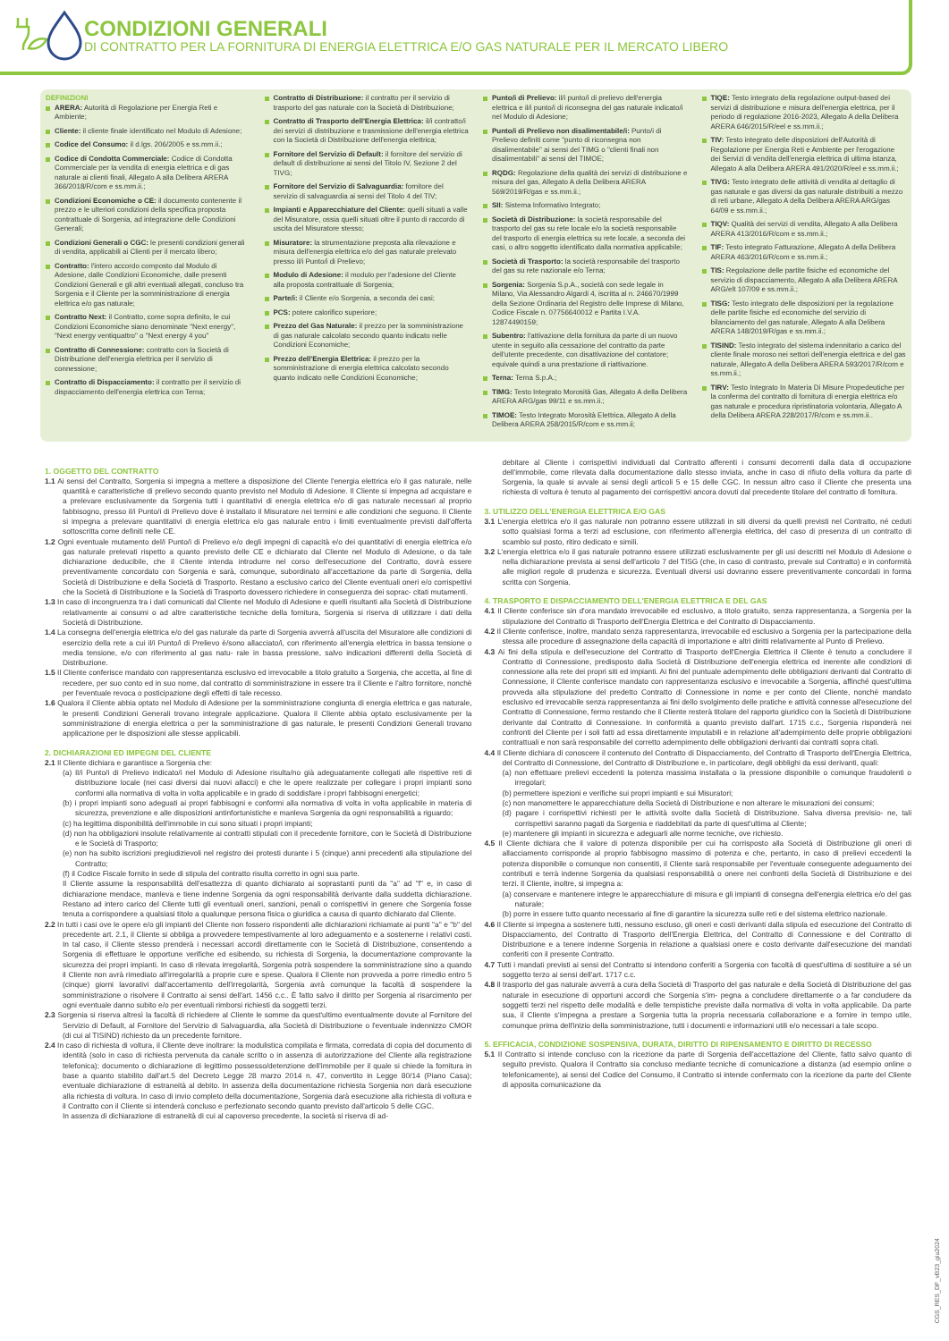CONDIZIONI GENERALI
DI CONTRATTO PER LA FORNITURA DI ENERGIA ELETTRICA E/O GAS NATURALE PER IL MERCATO LIBERO
DEFINIZIONI
ARERA: Autorità di Regolazione per Energia Reti e Ambiente;
Cliente: il cliente finale identificato nel Modulo di Adesione;
Codice del Consumo: il d.lgs. 206/2005 e ss.mm.ii.;
Codice di Condotta Commerciale: Codice di Condotta Commerciale per la vendita di energia elettrica e di gas naturale ai clienti finali, Allegato A alla Delibera ARERA 366/2018/R/com e ss.mm.ii.;
Condizioni Economiche o CE: il documento contenente il prezzo e le ulteriori condizioni della specifica proposta contrattuale di Sorgenia, ad integrazione delle Condizioni Generali;
Condizioni Generali o CGC: le presenti condizioni generali di vendita, applicabili ai Clienti per il mercato libero;
Contratto: l'intero accordo composto dal Modulo di Adesione, dalle Condizioni Economiche, dalle presenti Condizioni Generali e gli altri eventuali allegati, concluso tra Sorgenia e il Cliente per la somministrazione di energia elettrica e/o gas naturale;
Contratto Next: il Contratto, come sopra definito, le cui Condizioni Economiche siano denominate "Next energy", "Next energy ventiquattro" o "Next energy 4 you"
Contratto di Connessione: contratto con la Società di Distribuzione dell'energia elettrica per il servizio di connessione;
Contratto di Dispacciamento: il contratto per il servizio di dispacciamento dell'energia elettrica con Terna;
Contratto di Distribuzione: il contratto per il servizio di trasporto del gas naturale con la Società di Distribuzione;
Contratto di Trasporto dell'Energia Elettrica: il/i contratto/i dei servizi di distribuzione e trasmissione dell'energia elettrica con la Società di Distribuzione dell'energia elettrica;
Fornitore del Servizio di Default: il fornitore del servizio di default di distribuzione ai sensi del Titolo IV, Sezione 2 del TIVG;
Fornitore del Servizio di Salvaguardia: fornitore del servizio di salvaguardia ai sensi del Titolo 4 del TIV;
Impianti e Apparecchiature del Cliente: quelli situati a valle del Misuratore, ossia quelli situati oltre il punto di raccordo di uscita del Misuratore stesso;
Misuratore: la strumentazione preposta alla rilevazione e misura dell'energia elettrica e/o del gas naturale prelevato presso il/i Punto/i di Prelievo;
Modulo di Adesione: il modulo per l'adesione del Cliente alla proposta contrattuale di Sorgenia;
Parte/i: il Cliente e/o Sorgenia, a seconda dei casi;
PCS: potere calorifico superiore;
Prezzo del Gas Naturale: il prezzo per la somministrazione di gas naturale calcolato secondo quanto indicato nelle Condizioni Economiche;
Prezzo dell'Energia Elettrica: il prezzo per la somministrazione di energia elettrica calcolato secondo quanto indicato nelle Condizioni Economiche;
Punto/i di Prelievo: il/i punto/i di prelievo dell'energia elettrica e il/i punto/i di riconsegna del gas naturale indicato/i nel Modulo di Adesione;
Punto/i di Prelievo non disalimentabile/i: Punto/i di Prelievo definiti come "punto di riconsegna non disalimentabile" ai sensi del TIMG o "clienti finali non disalimentabili" ai sensi del TIMOE;
RQDG: Regolazione della qualità dei servizi di distribuzione e misura del gas, Allegato A della Delibera ARERA 569/2019/R/gas e ss.mm.ii.;
SII: Sistema Informativo Integrato;
Società di Distribuzione: la società responsabile del trasporto del gas su rete locale e/o la società responsabile del trasporto di energia elettrica su rete locale, a seconda dei casi, o altro soggetto identificato dalla normativa applicabile;
Società di Trasporto: la società responsabile del trasporto del gas su rete nazionale e/o Terna;
Sorgenia: Sorgenia S.p.A., società con sede legale in Milano, Via Alessandro Algardi 4, iscritta al n. 246670/1999 della Sezione Ordinaria del Registro delle Imprese di Milano, Codice Fiscale n. 07756640012 e Partita I.V.A. 12874490159;
Subentro: l'attivazione della fornitura da parte di un nuovo utente in seguito alla cessazione del contratto da parte dell'utente precedente, con disattivazione del contatore; equivale quindi a una prestazione di riattivazione.
Terna: Terna S.p.A.;
TIMG: Testo Integrato Morosità Gas, Allegato A della Delibera ARERA ARG/gas 99/11 e ss.mm.ii.;
TIMOE: Testo Integrato Morosità Elettrica, Allegato A della Delibera ARERA 258/2015/R/com e ss.mm.ii;
TIQE: Testo integrato della regolazione output-based dei servizi di distribuzione e misura dell'energia elettrica, per il periodo di regolazione 2016-2023, Allegato A della Delibera ARERA 646/2015/R/eel e ss.mm.ii.;
TIV: Testo integrato delle disposizioni dell'Autorità di Regolazione per Energia Reti e Ambiente per l'erogazione dei Servizi di vendita dell'energia elettrica di ultima istanza, Allegato A alla Delibera ARERA 491/2020/R/eel e ss.mm.ii.;
TIVG: Testo integrato delle attività di vendita al dettaglio di gas naturale e gas diversi da gas naturale distribuiti a mezzo di reti urbane, Allegato A della Delibera ARERA ARG/gas 64/09 e ss.mm.ii.;
TIQV: Qualità dei servizi di vendita, Allegato A alla Delibera ARERA 413/2016/R/com e ss.mm.ii.;
TIF: Testo integrato Fatturazione, Allegato A della Delibera ARERA 463/2016/R/com e ss.mm.ii.;
TIS: Regolazione delle partite fisiche ed economiche del servizio di dispacciamento, Allegato A alla Delibera ARERA ARG/elt 107/09 e ss.mm.ii.;
TISG: Testo integrato delle disposizioni per la regolazione delle partite fisiche ed economiche del servizio di bilanciamento del gas naturale, Allegato A alla Delibera ARERA 148/2019/R/gas e ss.mm.ii.;
TISIND: Testo integrato del sistema indennitario a carico del cliente finale moroso nei settori dell'energia elettrica e del gas naturale, Allegato A della Delibera ARERA 593/2017/R/com e ss.mm.ii.;
TIRV: Testo Integrato In Materia Di Misure Propedeutiche per la conferma del contratto di fornitura di energia elettrica e/o gas naturale e procedura ripristinatoria volontaria, Allegato A della Delibera ARERA 228/2017/R/com e ss.mm.ii..
1. OGGETTO DEL CONTRATTO
1.1 Ai sensi del Contratto, Sorgenia si impegna a mettere a disposizione del Cliente l'energia elettrica e/o il gas naturale, nelle quantità e caratteristiche di prelievo secondo quanto previsto nel Modulo di Adesione. Il Cliente si impegna ad acquistare e a prelevare esclusivamente da Sorgenia tutti i quantitativi di energia elettrica e/o di gas naturale necessari al proprio fabbisogno, presso il/i Punto/i di Prelievo dove è installato il Misuratore nei termini e alle condizioni che seguono. Il Cliente si impegna a prelevare quantitativi di energia elettrica e/o gas naturale entro i limiti eventualmente previsti dall'offerta sottoscritta come definiti nelle CE.
1.2 Ogni eventuale mutamento del/i Punto/i di Prelievo e/o degli impegni di capacità e/o dei quantitativi di energia elettrica e/o gas naturale prelevati rispetto a quanto previsto delle CE e dichiarato dal Cliente nel Modulo di Adesione, o da tale dichiarazione deducibile, che il Cliente intenda introdurre nel corso dell'esecuzione del Contratto, dovrà essere preventivamente concordato con Sorgenia e sarà, comunque, subordinato all'accettazione da parte di Sorgenia, della Società di Distribuzione e della Società di Trasporto. Restano a esclusivo carico del Cliente eventuali oneri e/o corrispettivi che la Società di Distribuzione e la Società di Trasporto dovessero richiedere in conseguenza dei soprac- citati mutamenti.
1.3 In caso di incongruenza tra i dati comunicati dal Cliente nel Modulo di Adesione e quelli risultanti alla Società di Distribuzione relativamente ai consumi o ad altre caratteristiche tecniche della fornitura, Sorgenia si riserva di utilizzare i dati della Società di Distribuzione.
1.4 La consegna dell'energia elettrica e/o del gas naturale da parte di Sorgenia avverrà all'uscita del Misuratore alle condizioni di esercizio della rete a cui il/i Punto/i di Prelievo è/sono allacciato/i, con riferimento all'energia elettrica in bassa tensione o media tensione, e/o con riferimento al gas natu- rale in bassa pressione, salvo indicazioni differenti della Società di Distribuzione.
1.5 Il Cliente conferisce mandato con rappresentanza esclusivo ed irrevocabile a titolo gratuito a Sorgenia, che accetta, al fine di recedere, per suo conto ed in suo nome, dal contratto di somministrazione in essere tra il Cliente e l'altro fornitore, nonchè per l'eventuale revoca o posticipazione degli effetti di tale recesso.
1.6 Qualora il Cliente abbia optato nel Modulo di Adesione per la somministrazione congiunta di energia elettrica e gas naturale, le presenti Condizioni Generali trovano integrale applicazione. Qualora il Cliente abbia optato esclusivamente per la somministrazione di energia elettrica o per la somministrazione di gas naturale, le presenti Condizioni Generali trovano applicazione per le disposizioni alle stesse applicabili.
2. DICHIARAZIONI ED IMPEGNI DEL CLIENTE
2.1 Il Cliente dichiara e garantisce a Sorgenia che:
(a) Il/i Punto/i di Prelievo indicato/i nel Modulo di Adesione risulta/no già adeguatamente collegati alle rispettive reti di distribuzione locale (nei casi diversi dai nuovi allacci) e che le opere realizzate per collegare i propri impianti sono conformi alla normativa di volta in volta applicabile e in grado di soddisfare i propri fabbisogni energetici;
(b) i propri impianti sono adeguati ai propri fabbisogni e conformi alla normativa di volta in volta applicabile in materia di sicurezza, prevenzione e alle disposizioni antinfortunistiche e manleva Sorgenia da ogni responsabilità a riguardo;
(c) ha legittima disponibilità dell'immobile in cui sono situati i propri impianti;
(d) non ha obbligazioni insolute relativamente ai contratti stipulati con il precedente fornitore, con le Società di Distribuzione e le Società di Trasporto;
(e) non ha subito iscrizioni pregiudizievoli nel registro dei protesti durante i 5 (cinque) anni precedenti alla stipulazione del Contratto;
(f) il Codice Fiscale fornito in sede di stipula del contratto risulta corretto in ogni sua parte.
Il Cliente assume la responsabilità dell'esattezza di quanto dichiarato ai soprastanti punti da "a" ad "f" e, in caso di dichiarazione mendace, manleva e tiene indenne Sorgenia da ogni responsabilità derivante dalla suddetta dichiarazione. Restano ad intero carico del Cliente tutti gli eventuali oneri, sanzioni, penali o corrispettivi in genere che Sorgenia fosse tenuta a corrispondere a qualsiasi titolo a qualunque persona fisica o giuridica a causa di quanto dichiarato dal Cliente.
2.2 In tutti i casi ove le opere e/o gli impianti del Cliente non fossero rispondenti alle dichiarazioni richiamate ai punti "a" e "b" del precedente art. 2.1, il Cliente si obbliga a provvedere tempestivamente al loro adeguamento e a sostenerne i relativi costi. In tal caso, il Cliente stesso prenderà i necessari accordi direttamente con le Società di Distribuzione, consentendo a Sorgenia di effettuare le opportune verifiche ed esibendo, su richiesta di Sorgenia, la documentazione comprovante la sicurezza dei propri impianti. In caso di rilevata irregolarità, Sorgenia potrà sospendere la somministrazione sino a quando il Cliente non avrà rimediato all'irregolarità a proprie cure e spese. Qualora il Cliente non provveda a porre rimedio entro 5 (cinque) giorni lavorativi dall'accertamento dell'irregolarità, Sorgenia avrà comunque la facoltà di sospendere la somministrazione o risolvere il Contratto ai sensi dell'art. 1456 c.c.. È fatto salvo il diritto per Sorgenia al risarcimento per ogni eventuale danno subito e/o per eventuali rimborsi richiesti da soggetti terzi.
2.3 Sorgenia si riserva altresì la facoltà di richiedere al Cliente le somme da quest'ultimo eventualmente dovute al Fornitore del Servizio di Default, al Fornitore del Servizio di Salvaguardia, alla Società di Distribuzione o l'eventuale indennizzo CMOR (di cui al TISIND) richiesto da un precedente fornitore.
2.4 In caso di richiesta di voltura, il Cliente deve inoltrare: la modulistica compilata e firmata, corredata di copia del documento di identità (solo in caso di richiesta pervenuta da canale scritto o in assenza di autorizzazione del Cliente alla registrazione telefonica); documento o dichiarazione di legittimo possesso/detenzione dell'immobile per il quale si chiede la fornitura in base a quanto stabilito dall'art.5 del Decreto Legge 28 marzo 2014 n. 47, convertito in Legge 80/14 (Piano Casa); eventuale dichiarazione di estraneità al debito. In assenza della documentazione richiesta Sorgenia non darà esecuzione alla richiesta di voltura. In caso di invio completo della documentazione, Sorgenia darà esecuzione alla richiesta di voltura e il Contratto con il Cliente si intenderà concluso e perfezionato secondo quanto previsto dall'articolo 5 delle CGC.
In assenza di dichiarazione di estraneità di cui al capoverso precedente, la società si riserva di ad-
debitare al Cliente i corrispettivi individuati dal Contratto afferenti i consumi decorrenti dalla data di occupazione dell'immobile, come rilevata dalla documentazione dallo stesso inviata, anche in caso di rifiuto della voltura da parte di Sorgenia, la quale si avvale ai sensi degli articoli 5 e 15 delle CGC. In nessun altro caso il Cliente che presenta una richiesta di voltura è tenuto al pagamento dei corrispettivi ancora dovuti dal precedente titolare del contratto di fornitura.
3. UTILIZZO DELL'ENERGIA ELETTRICA E/O GAS
3.1 L'energia elettrica e/o il gas naturale non potranno essere utilizzati in siti diversi da quelli previsti nel Contratto, né ceduti sotto qualsiasi forma a terzi ad esclusione, con riferimento all'energia elettrica, del caso di presenza di un contratto di scambio sul posto, ritiro dedicato e simili.
3.2 L'energia elettrica e/o il gas naturale potranno essere utilizzati esclusivamente per gli usi descritti nel Modulo di Adesione o nella dichiarazione prevista ai sensi dell'articolo 7 del TISG (che, in caso di contrasto, prevale sul Contratto) e in conformità alle migliori regole di prudenza e sicurezza. Eventuali diversi usi dovranno essere preventivamente concordati in forma scritta con Sorgenia.
4. TRASPORTO E DISPACCIAMENTO DELL'ENERGIA ELETTRICA E DEL GAS
4.1 Il Cliente conferisce sin d'ora mandato irrevocabile ed esclusivo, a titolo gratuito, senza rappresentanza, a Sorgenia per la stipulazione del Contratto di Trasporto dell'Energia Elettrica e del Contratto di Dispacciamento.
4.2 Il Cliente conferisce, inoltre, mandato senza rappresentanza, irrevocabile ed esclusivo a Sorgenia per la partecipazione della stessa alle procedure di assegnazione della capacità di importazione e altri diritti relativamente al Punto di Prelievo.
4.3 Ai fini della stipula e dell'esecuzione del Contratto di Trasporto dell'Energia Elettrica il Cliente è tenuto a concludere il Contratto di Connessione, predisposto dalla Società di Distribuzione dell'energia elettrica ed inerente alle condizioni di connessione alla rete dei propri siti ed impianti. Ai fini del puntuale adempimento delle obbligazioni derivanti dal Contratto di Connessione, il Cliente conferisce mandato con rappresentanza esclusivo e irrevocabile a Sorgenia, affinché quest'ultima provveda alla stipulazione del predetto Contratto di Connessione in nome e per conto del Cliente, nonché mandato esclusivo ed irrevocabile senza rappresentanza ai fini dello svolgimento delle pratiche e attività connesse all'esecuzione del Contratto di Connessione, fermo restando che il Cliente resterà titolare del rapporto giuridico con la Società di Distribuzione derivante dal Contratto di Connessione. In conformità a quanto previsto dall'art. 1715 c.c., Sorgenia risponderà nei confronti del Cliente per i soli fatti ad essa direttamente imputabili e in relazione all'adempimento delle proprie obbligazioni contrattuali e non sarà responsabile del corretto adempimento delle obbligazioni derivanti dai contratti sopra citati.
4.4 Il Cliente dichiara di conoscere il contenuto del Contratto di Dispacciamento, del Contratto di Trasporto dell'Energia Elettrica, del Contratto di Connessione, del Contratto di Distribuzione e, in particolare, degli obblighi da essi derivanti, quali:
(a) non effettuare prelievi eccedenti la potenza massima installata o la pressione disponibile o comunque fraudolenti o irregolari;
(b) permettere ispezioni e verifiche sui propri impianti e sui Misuratori;
(c) non manomettere le apparecchiature della Società di Distribuzione e non alterare le misurazioni dei consumi;
(d) pagare i corrispettivi richiesti per le attività svolte dalla Società di Distribuzione. Salva diversa previsio- ne, tali corrispettivi saranno pagati da Sorgenia e riaddebitati da parte di quest'ultima al Cliente;
(e) mantenere gli impianti in sicurezza e adeguarli alle norme tecniche, ove richiesto.
4.5 Il Cliente dichiara che il valore di potenza disponibile per cui ha corrisposto alla Società di Distribuzione gli oneri di allacciamento corrisponde al proprio fabbisogno massimo di potenza e che, pertanto, in caso di prelievi eccedenti la potenza disponibile o comunque non consentiti, il Cliente sarà responsabile per l'eventuale conseguente adeguamento dei contributi e terrà indenne Sorgenia da qualsiasi responsabilità o onere nei confronti della Società di Distribuzione e dei terzi. Il Cliente, inoltre, si impegna a:
(a) conservare e mantenere integre le apparecchiature di misura e gli impianti di consegna dell'energia elettrica e/o del gas naturale;
(b) porre in essere tutto quanto necessario al fine di garantire la sicurezza sulle reti e del sistema elettrico nazionale.
4.6 Il Cliente si impegna a sostenere tutti, nessuno escluso, gli oneri e costi derivanti dalla stipula ed esecuzione del Contratto di Dispacciamento, del Contratto di Trasporto dell'Energia Elettrica, del Contratto di Connessione e del Contratto di Distribuzione e a tenere indenne Sorgenia in relazione a qualsiasi onere e costo derivante dall'esecuzione dei mandati conferiti con il presente Contratto.
4.7 Tutti i mandati previsti ai sensi del Contratto si intendono conferiti a Sorgenia con facoltà di quest'ultima di sostituire a sé un soggetto terzo ai sensi dell'art. 1717 c.c.
4.8 Il trasporto del gas naturale avverrà a cura della Società di Trasporto del gas naturale e della Società di Distribuzione del gas naturale in esecuzione di opportuni accordi che Sorgenia s'im- pegna a concludere direttamente o a far concludere da soggetti terzi nel rispetto delle modalità e delle tempistiche previste dalla normativa di volta in volta applicabile. Da parte sua, il Cliente s'impegna a prestare a Sorgenia tutta la propria necessaria collaborazione e a fornire in tempo utile, comunque prima dell'inizio della somministrazione, tutti i documenti e informazioni utili e/o necessari a tale scopo.
5. EFFICACIA, CONDIZIONE SOSPENSIVA, DURATA, DIRITTO DI RIPENSAMENTO E DIRITTO DI RECESSO
5.1 Il Contratto si intende concluso con la ricezione da parte di Sorgenia dell'accettazione del Cliente, fatto salvo quanto di seguito previsto. Qualora il Contratto sia concluso mediante tecniche di comunicazione a distanza (ad esempio online o telefonicamente), ai sensi del Codice del Consumo, il Contratto si intende confermato con la ricezione da parte del Cliente di apposita comunicazione da
CGS_RES_DF_vB23_giu2024